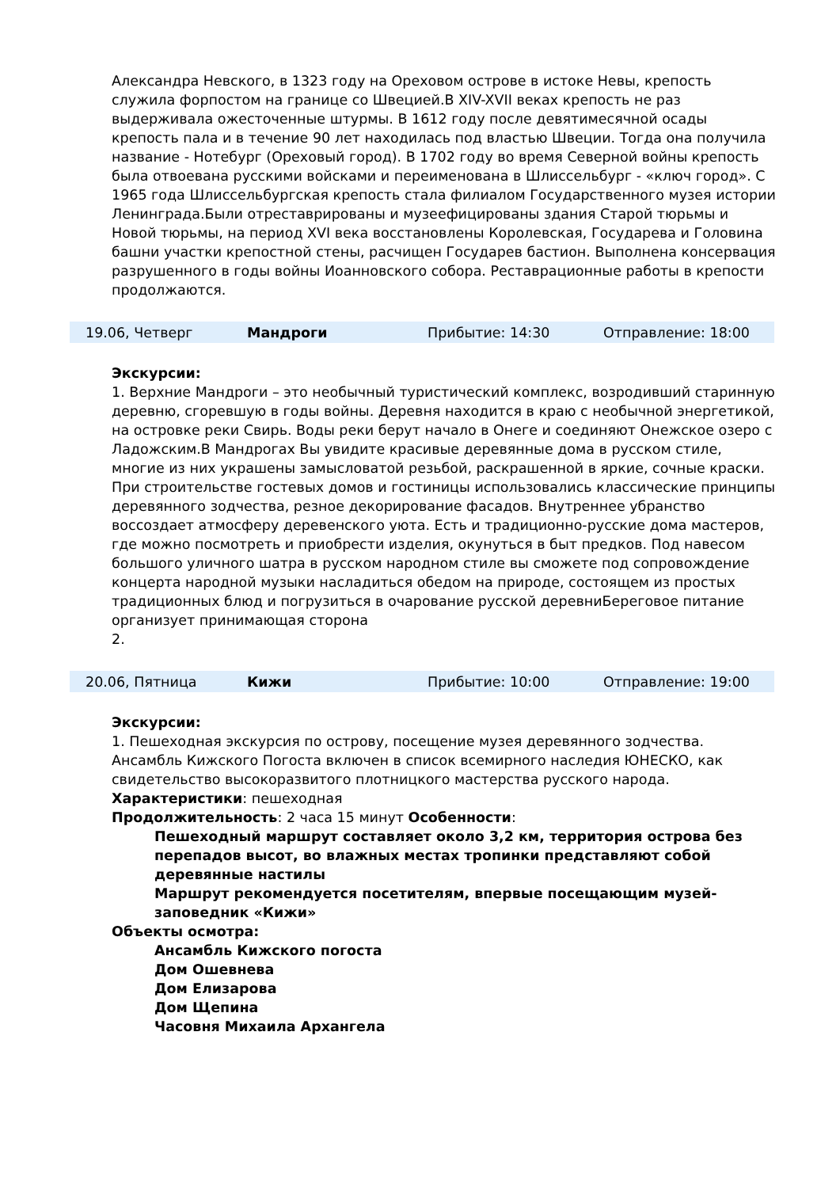Александра Невского, в 1323 году на Ореховом острове в истоке Невы, крепость служила форпостом на границе со Швецией.В XIV-XVII веках крепость не раз выдерживала ожесточенные штурмы. В 1612 году после девятимесячной осады крепость пала и в течение 90 лет находилась под властью Швеции. Тогда она получила название - Нотебург (Ореховый город). В 1702 году во время Северной войны крепость была отвоевана русскими войсками и переименована в Шлиссельбург - «ключ город». С 1965 года Шлиссельбургская крепость стала филиалом Государственного музея истории Ленинграда.Были отреставрированы и музеефицированы здания Старой тюрьмы и Новой тюрьмы, на период XVI века восстановлены Королевская, Государева и Головина башни участки крепостной стены, расчищен Государев бастион. Выполнена консервация разрушенного в годы войны Иоанновского собора. Реставрационные работы в крепости продолжаются.
19.06, Четверг Мандроги Прибытие: 14:30 Отправление: 18:00
Экскурсии:
1. Верхние Мандроги – это необычный туристический комплекс, возродивший старинную деревню, сгоревшую в годы войны. Деревня находится в краю с необычной энергетикой, на островке реки Свирь. Воды реки берут начало в Онеге и соединяют Онежское озеро с Ладожским.В Мандрогах Вы увидите красивые деревянные дома в русском стиле, многие из них украшены замысловатой резьбой, раскрашенной в яркие, сочные краски. При строительстве гостевых домов и гостиницы использовались классические принципы деревянного зодчества, резное декорирование фасадов. Внутреннее убранство воссоздает атмосферу деревенского уюта. Есть и традиционно-русские дома мастеров, где можно посмотреть и приобрести изделия, окунуться в быт предков. Под навесом большого уличного шатра в русском народном стиле вы сможете под сопровождение концерта народной музыки насладиться обедом на природе, состоящем из простых традиционных блюд и погрузиться в очарование русской деревниБереговое питание организует принимающая сторона
2.
20.06, Пятница Кижи Прибытие: 10:00 Отправление: 19:00
Экскурсии:
1. Пешеходная экскурсия по острову, посещение музея деревянного зодчества. Ансамбль Кижского Погоста включен в список всемирного наследия ЮНЕСКО, как свидетельство высокоразвитого плотницкого мастерства русского народа.
Характеристики: пешеходная
Продолжительность: 2 часа 15 минут Особенности:
Пешеходный маршрут составляет около 3,2 км, территория острова без перепадов высот, во влажных местах тропинки представляют собой деревянные настилы
Маршрут рекомендуется посетителям, впервые посещающим музей-заповедник «Кижи»
Объекты осмотра:
Ансамбль Кижского погоста
Дом Ошевнева
Дом Елизарова
Дом Щепина
Часовня Михаила Архангела